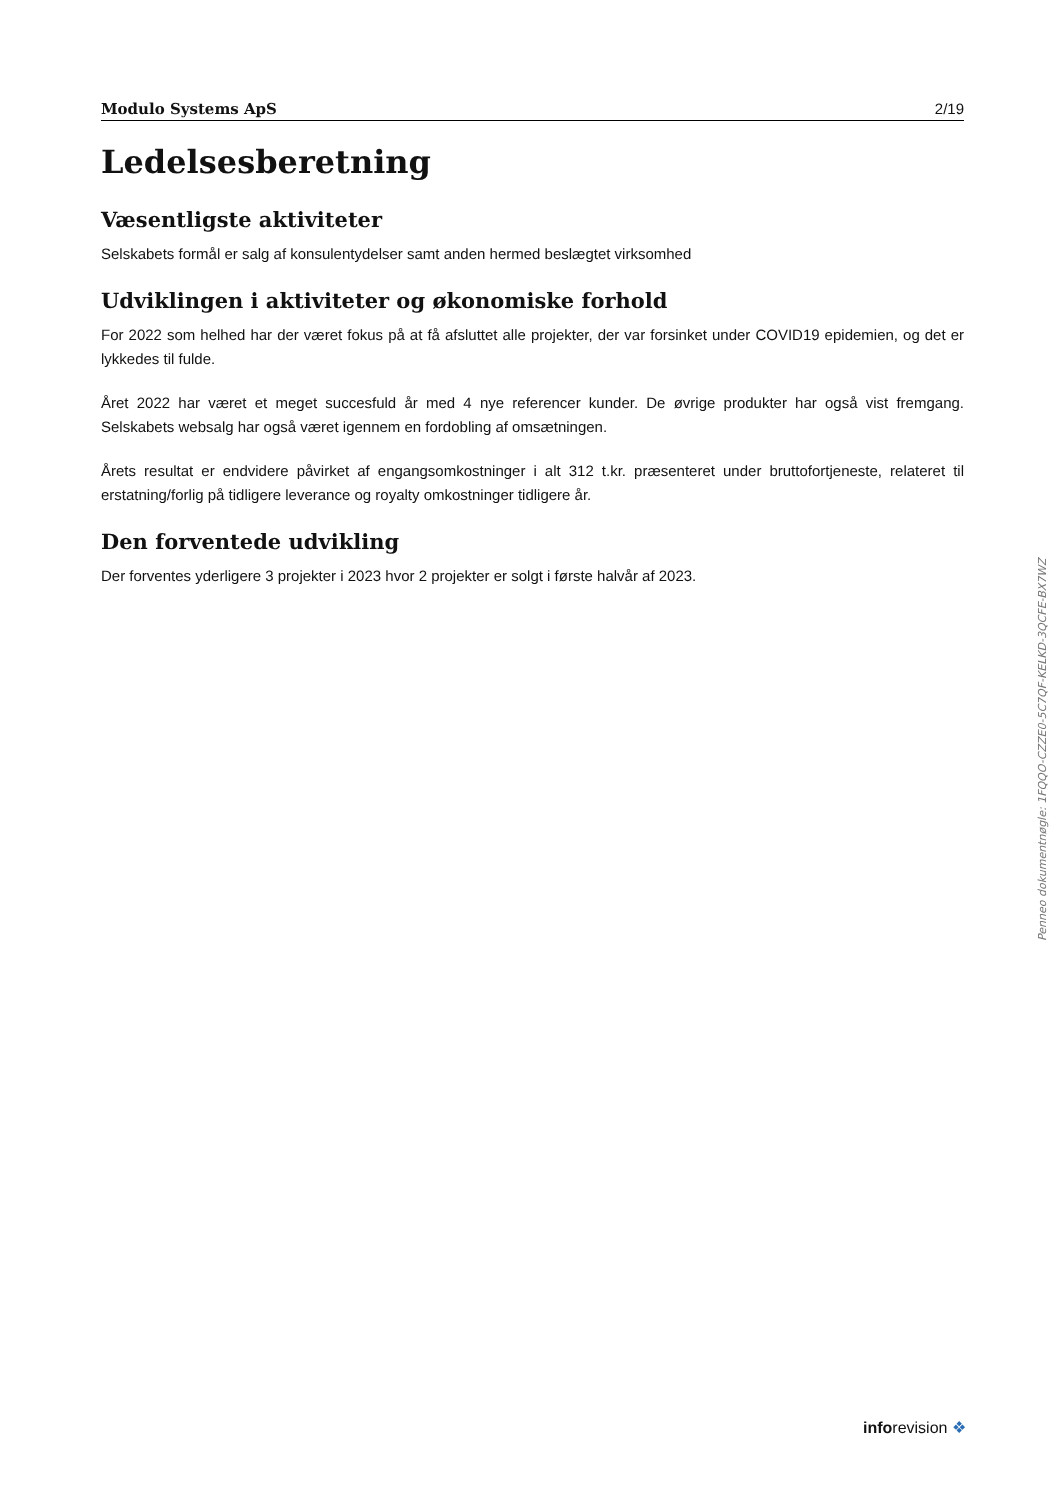Modulo Systems ApS 2/19
Ledelsesberetning
Væsentligste aktiviteter
Selskabets formål er salg af konsulentydelser samt anden hermed beslægtet virksomhed
Udviklingen i aktiviteter og økonomiske forhold
For 2022 som helhed har der været fokus på at få afsluttet alle projekter, der var forsinket under COVID19 epidemien, og det er lykkedes til fulde.
Året 2022 har været et meget succesfuld år med 4 nye referencer kunder. De øvrige produkter har også vist fremgang. Selskabets websalg har også været igennem en fordobling af omsætningen.
Årets resultat er endvidere påvirket af engangsomkostninger i alt 312 t.kr. præsenteret under bruttofortjeneste, relateret til erstatning/forlig på tidligere leverance og royalty omkostninger tidligere år.
Den forventede udvikling
Der forventes yderligere 3 projekter i 2023 hvor 2 projekter er solgt i første halvår af 2023.
Penneo dokumentnøgle: 1FQQO-CZZE0-5C7QF-KELKD-3QCFE-BX7WZ
inforevision ❖